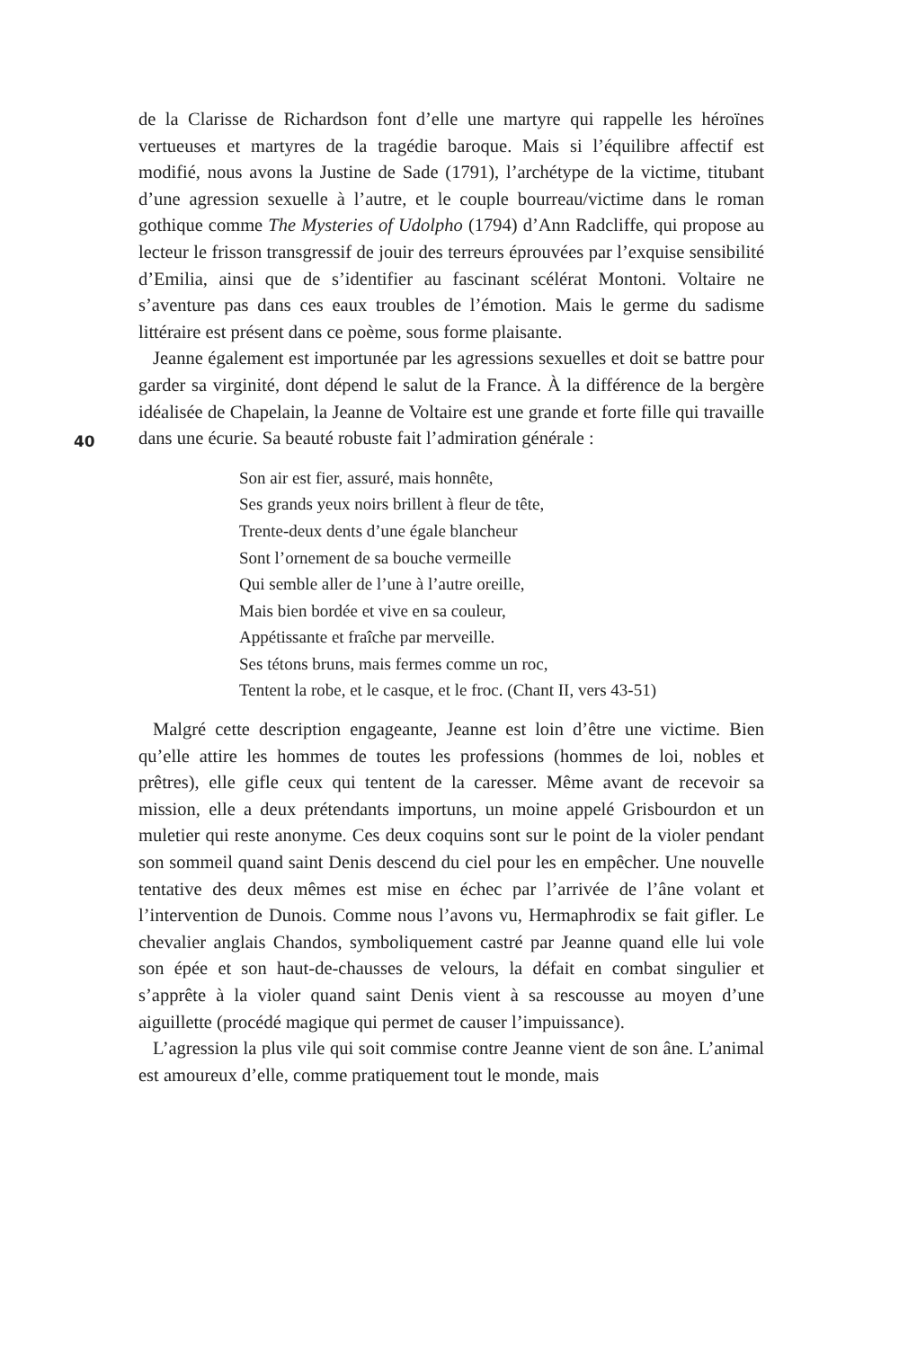de la Clarisse de Richardson font d’elle une martyre qui rappelle les héroïnes vertueuses et martyres de la tragédie baroque. Mais si l’équilibre affectif est modifié, nous avons la Justine de Sade (1791), l’archétype de la victime, titubant d’une agression sexuelle à l’autre, et le couple bourreau/victime dans le roman gothique comme The Mysteries of Udolpho (1794) d’Ann Radcliffe, qui propose au lecteur le frisson transgressif de jouir des terreurs éprouvées par l’exquise sensibilité d’Emilia, ainsi que de s’identifier au fascinant scélérat Montoni. Voltaire ne s’aventure pas dans ces eaux troubles de l’émotion. Mais le germe du sadisme littéraire est présent dans ce poème, sous forme plaisante.
Jeanne également est importunée par les agressions sexuelles et doit se battre pour garder sa virginité, dont dépend le salut de la France. À la différence de la bergère idéalisée de Chapelain, la Jeanne de Voltaire est une grande et forte fille qui travaille dans une écurie. Sa beauté robuste fait l’admiration 40 générale :
Son air est fier, assuré, mais honnête,
Ses grands yeux noirs brillent à fleur de tête,
Trente-deux dents d’une égale blancheur
Sont l’ornement de sa bouche vermeille
Qui semble aller de l’une à l’autre oreille,
Mais bien bordée et vive en sa couleur,
Appétissante et fraîche par merveille.
Ses tétons bruns, mais fermes comme un roc,
Tentent la robe, et le casque, et le froc. (Chant II, vers 43-51)
Malgré cette description engageante, Jeanne est loin d’être une victime. Bien qu’elle attire les hommes de toutes les professions (hommes de loi, nobles et prêtres), elle gifle ceux qui tentent de la caresser. Même avant de recevoir sa mission, elle a deux prétendants importuns, un moine appelé Grisbourdon et un muletier qui reste anonyme. Ces deux coquins sont sur le point de la violer pendant son sommeil quand saint Denis descend du ciel pour les en empêcher. Une nouvelle tentative des deux mêmes est mise en échec par l’arrivée de l’âne volant et l’intervention de Dunois. Comme nous l’avons vu, Hermaphrodix se fait gifler. Le chevalier anglais Chandos, symboliquement castré par Jeanne quand elle lui vole son épée et son haut-de-chausses de velours, la défait en combat singulier et s’apprête à la violer quand saint Denis vient à sa rescousse au moyen d’une aiguillette (procédé magique qui permet de causer l’impuissance).
L’agression la plus vile qui soit commise contre Jeanne vient de son âne. L’animal est amoureux d’elle, comme pratiquement tout le monde, mais